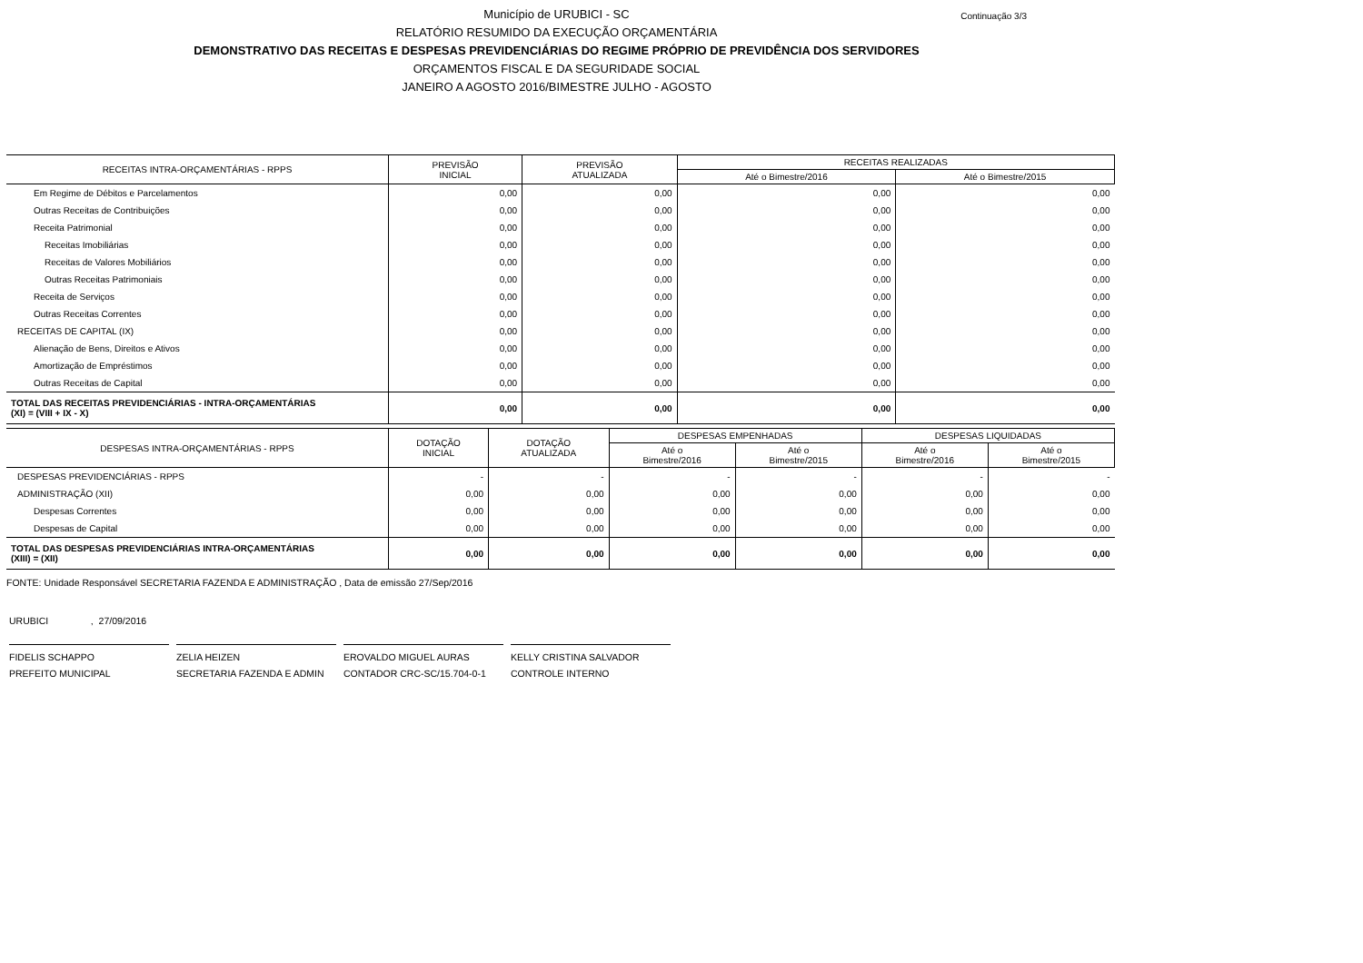Município de URUBICI - SC
Continuação 3/3
RELATÓRIO RESUMIDO DA EXECUÇÃO ORÇAMENTÁRIA
DEMONSTRATIVO DAS RECEITAS E DESPESAS PREVIDENCIÁRIAS DO REGIME PRÓPRIO DE PREVIDÊNCIA DOS SERVIDORES
ORÇAMENTOS FISCAL E DA SEGURIDADE SOCIAL
JANEIRO A AGOSTO 2016/BIMESTRE JULHO - AGOSTO
| RECEITAS INTRA-ORÇAMENTÁRIAS - RPPS | PREVISÃO INICIAL | PREVISÃO ATUALIZADA | RECEITAS REALIZADAS | |
| --- | --- | --- | --- | --- |
| | | | Até o Bimestre/2016 | Até o Bimestre/2015 |
| Em Regime de Débitos e Parcelamentos | 0,00 | 0,00 | 0,00 | 0,00 |
| Outras Receitas de Contribuições | 0,00 | 0,00 | 0,00 | 0,00 |
| Receita Patrimonial | 0,00 | 0,00 | 0,00 | 0,00 |
| Receitas Imobiliárias | 0,00 | 0,00 | 0,00 | 0,00 |
| Receitas de Valores Mobiliários | 0,00 | 0,00 | 0,00 | 0,00 |
| Outras Receitas Patrimoniais | 0,00 | 0,00 | 0,00 | 0,00 |
| Receita de Serviços | 0,00 | 0,00 | 0,00 | 0,00 |
| Outras Receitas Correntes | 0,00 | 0,00 | 0,00 | 0,00 |
| RECEITAS DE CAPITAL (IX) | 0,00 | 0,00 | 0,00 | 0,00 |
| Alienação de Bens, Direitos e Ativos | 0,00 | 0,00 | 0,00 | 0,00 |
| Amortização de Empréstimos | 0,00 | 0,00 | 0,00 | 0,00 |
| Outras Receitas de Capital | 0,00 | 0,00 | 0,00 | 0,00 |
| TOTAL DAS RECEITAS PREVIDENCIÁRIAS - INTRA-ORÇAMENTÁRIAS (XI) = (VIII + IX - X) | 0,00 | 0,00 | 0,00 | 0,00 |
| DESPESAS INTRA-ORÇAMENTÁRIAS - RPPS | DOTAÇÃO INICIAL | DOTAÇÃO ATUALIZADA | DESPESAS EMPENHADAS | | DESPESAS LIQUIDADAS | |
| --- | --- | --- | --- | --- | --- | --- |
| | | | Até o Bimestre/2016 | Até o Bimestre/2015 | Até o Bimestre/2016 | Até o Bimestre/2015 |
| DESPESAS PREVIDENCIÁRIAS - RPPS | - | - | - | - | - | - |
| ADMINISTRAÇÃO (XII) | 0,00 | 0,00 | 0,00 | 0,00 | 0,00 | 0,00 |
| Despesas Correntes | 0,00 | 0,00 | 0,00 | 0,00 | 0,00 | 0,00 |
| Despesas de Capital | 0,00 | 0,00 | 0,00 | 0,00 | 0,00 | 0,00 |
| TOTAL DAS DESPESAS PREVIDENCIÁRIAS INTRA-ORÇAMENTÁRIAS (XIII) = (XII) | 0,00 | 0,00 | 0,00 | 0,00 | 0,00 | 0,00 |
FONTE: Unidade Responsável SECRETARIA FAZENDA E ADMINISTRAÇÃO , Data de emissão 27/Sep/2016
URUBICI , 27/09/2016
FIDELIS SCHAPPO
PREFEITO MUNICIPAL
ZELIA HEIZEN
SECRETARIA FAZENDA E ADMIN
EROVALDO MIGUEL AURAS
CONTADOR CRC-SC/15.704-0-1
KELLY CRISTINA SALVADOR
CONTROLE INTERNO